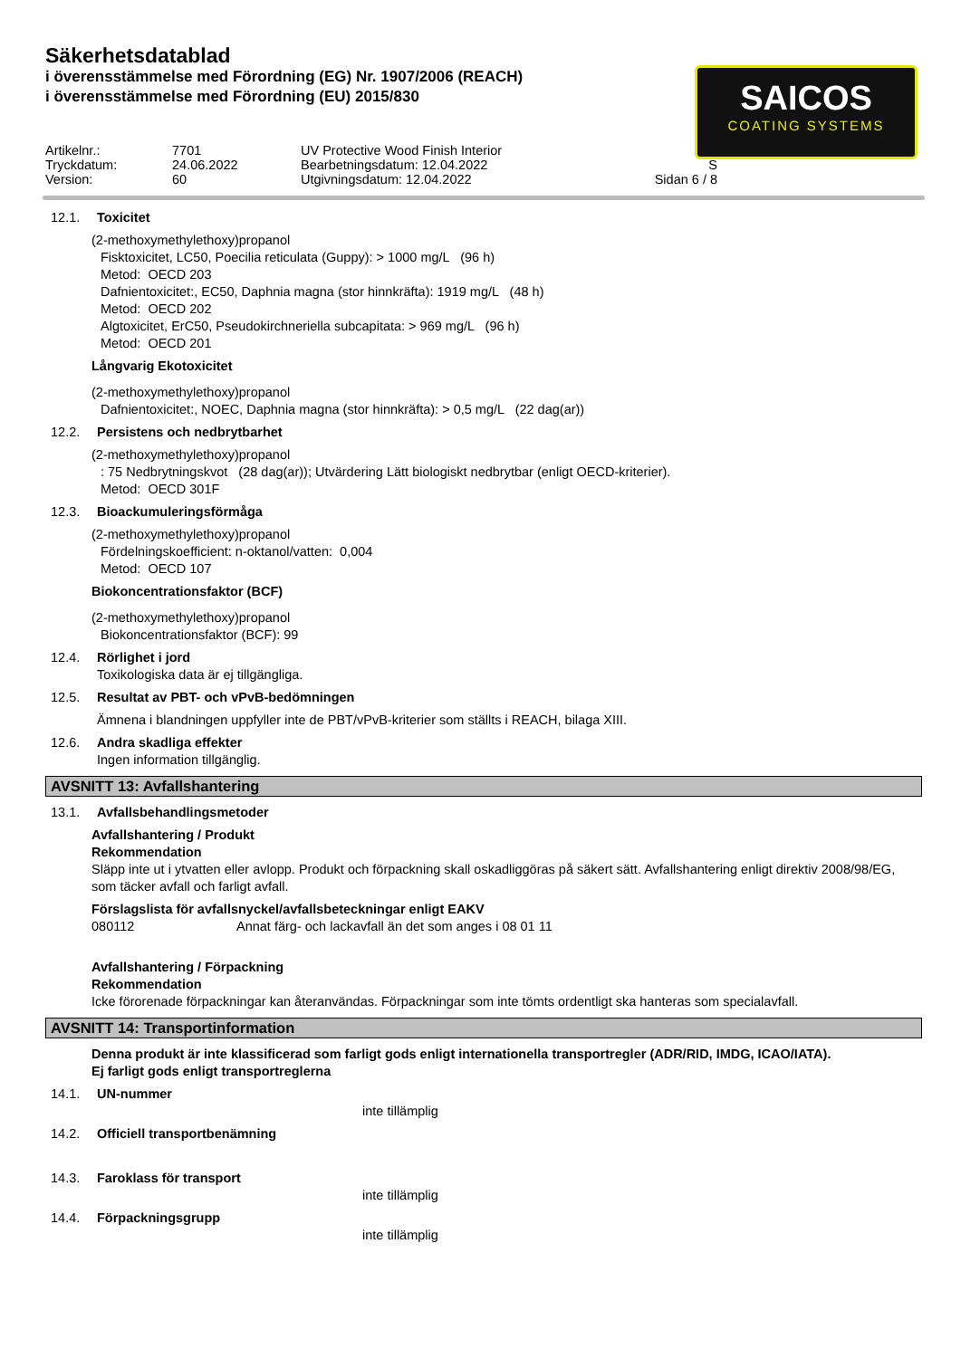Säkerhetsdatablad
i överensstämmelse med Förordning (EG) Nr. 1907/2006 (REACH)
i överensstämmelse med Förordning (EU) 2015/830
SAICOS
COATING SYSTEMS
Artikelnr.:
7701
UV Protective Wood Finish Interior
Tryckdatum:
24.06.2022
Bearbetningsdatum: 12.04.2022
S
Version:
60
Utgivningsdatum: 12.04.2022
Sidan 6 / 8
12.1. Toxicitet
(2-methoxymethylethoxy)propanol
Fisktoxicitet, LC50, Poecilia reticulata (Guppy): > 1000 mg/L (96 h)
Metod: OECD 203
Dafnientoxicitet:, EC50, Daphnia magna (stor hinnkräfta): 1919 mg/L (48 h)
Metod: OECD 202
Algtoxicitet, ErC50, Pseudokirchneriella subcapitata: > 969 mg/L (96 h)
Metod: OECD 201
Långvarig Ekotoxicitet
(2-methoxymethylethoxy)propanol
Dafnientoxicitet:, NOEC, Daphnia magna (stor hinnkräfta): > 0,5 mg/L (22 dag(ar))
12.2. Persistens och nedbrytbarhet
(2-methoxymethylethoxy)propanol
: 75 Nedbrytningskvot (28 dag(ar)); Utvärdering Lätt biologiskt nedbrytbar (enligt OECD-kriterier).
Metod: OECD 301F
12.3. Bioackumuleringsförmåga
(2-methoxymethylethoxy)propanol
Fördelningskoefficient: n-oktanol/vatten: 0,004
Metod: OECD 107
Biokoncentrationsfaktor (BCF)
(2-methoxymethylethoxy)propanol
Biokoncentrationsfaktor (BCF): 99
12.4. Rörlighet i jord
Toxikologiska data är ej tillgängliga.
12.5. Resultat av PBT- och vPvB-bedömningen
Ämnena i blandningen uppfyller inte de PBT/vPvB-kriterier som ställts i REACH, bilaga XIII.
12.6. Andra skadliga effekter
Ingen information tillgänglig.
AVSNITT 13: Avfallshantering
13.1. Avfallsbehandlingsmetoder
Avfallshantering / Produkt
Rekommendation
Släpp inte ut i ytvatten eller avlopp. Produkt och förpackning skall oskadliggöras på säkert sätt. Avfallshantering enligt direktiv 2008/98/EG, som täcker avfall och farligt avfall.
Förslagslista för avfallsnyckel/avfallsbeteckningar enligt EAKV
080112 Annat färg- och lackavfall än det som anges i 08 01 11
Avfallshantering / Förpackning
Rekommendation
Icke förorenade förpackningar kan återanvändas. Förpackningar som inte tömts ordentligt ska hanteras som specialavfall.
AVSNITT 14: Transportinformation
Denna produkt är inte klassificerad som farligt gods enligt internationella transportregler (ADR/RID, IMDG, ICAO/IATA).
Ej farligt gods enligt transportreglerna
14.1. UN-nummer
inte tillämplig
14.2. Officiell transportbenämning
14.3. Faroklass för transport
inte tillämplig
14.4. Förpackningsgrupp
inte tillämplig